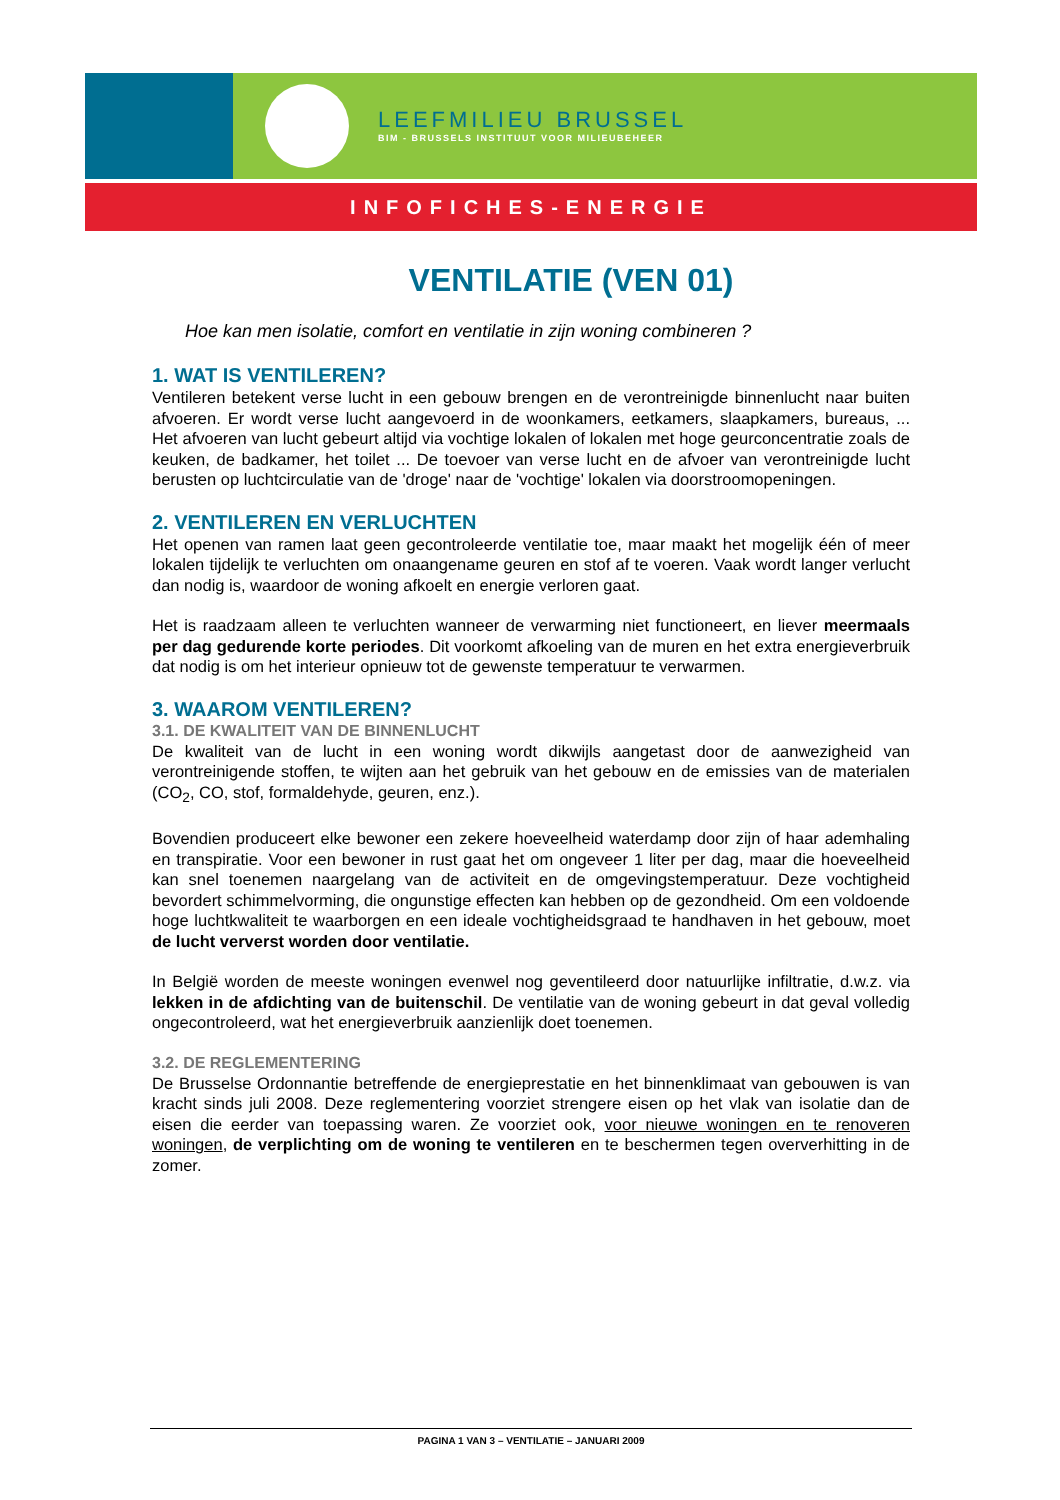LEEFMILIEU BRUSSEL
BIM - BRUSSELS INSTITUUT VOOR MILIEUBEHEER
INFOFICHES-ENERGIE
VENTILATIE (VEN 01)
Hoe kan men isolatie, comfort en ventilatie in zijn woning combineren ?
1. WAT IS VENTILEREN?
Ventileren betekent verse lucht in een gebouw brengen en de verontreinigde binnenlucht naar buiten afvoeren. Er wordt verse lucht aangevoerd in de woonkamers, eetkamers, slaapkamers, bureaus, ... Het afvoeren van lucht gebeurt altijd via vochtige lokalen of lokalen met hoge geurconcentratie zoals de keuken, de badkamer, het toilet ... De toevoer van verse lucht en de afvoer van verontreinigde lucht berusten op luchtcirculatie van de 'droge' naar de 'vochtige' lokalen via doorstroomopeningen.
2. VENTILEREN EN VERLUCHTEN
Het openen van ramen laat geen gecontroleerde ventilatie toe, maar maakt het mogelijk één of meer lokalen tijdelijk te verluchten om onaangename geuren en stof af te voeren. Vaak wordt langer verlucht dan nodig is, waardoor de woning afkoelt en energie verloren gaat.
Het is raadzaam alleen te verluchten wanneer de verwarming niet functioneert, en liever meermaals per dag gedurende korte periodes. Dit voorkomt afkoeling van de muren en het extra energieverbruik dat nodig is om het interieur opnieuw tot de gewenste temperatuur te verwarmen.
3. WAAROM VENTILEREN?
3.1. DE KWALITEIT VAN DE BINNENLUCHT
De kwaliteit van de lucht in een woning wordt dikwijls aangetast door de aanwezigheid van verontreinigende stoffen, te wijten aan het gebruik van het gebouw en de emissies van de materialen (CO<sub>2</sub>, CO, stof, formaldehyde, geuren, enz.).
Bovendien produceert elke bewoner een zekere hoeveelheid waterdamp door zijn of haar ademhaling en transpiratie. Voor een bewoner in rust gaat het om ongeveer 1 liter per dag, maar die hoeveelheid kan snel toenemen naargelang van de activiteit en de omgevingstemperatuur. Deze vochtigheid bevordert schimmelvorming, die ongunstige effecten kan hebben op de gezondheid. Om een voldoende hoge luchtkwaliteit te waarborgen en een ideale vochtigheidsgraad te handhaven in het gebouw, moet de lucht ververst worden door ventilatie.
In België worden de meeste woningen evenwel nog geventileerd door natuurlijke infiltratie, d.w.z. via lekken in de afdichting van de buitenschil. De ventilatie van de woning gebeurt in dat geval volledig ongecontroleerd, wat het energieverbruik aanzienlijk doet toenemen.
3.2. DE REGLEMENTERING
De Brusselse Ordonnantie betreffende de energieprestatie en het binnenklimaat van gebouwen is van kracht sinds juli 2008. Deze reglementering voorziet strengere eisen op het vlak van isolatie dan de eisen die eerder van toepassing waren. Ze voorziet ook, voor nieuwe woningen en te renoveren woningen, de verplichting om de woning te ventileren en te beschermen tegen oververhitting in de zomer.
PAGINA 1 VAN 3 – VENTILATIE – JANUARI 2009